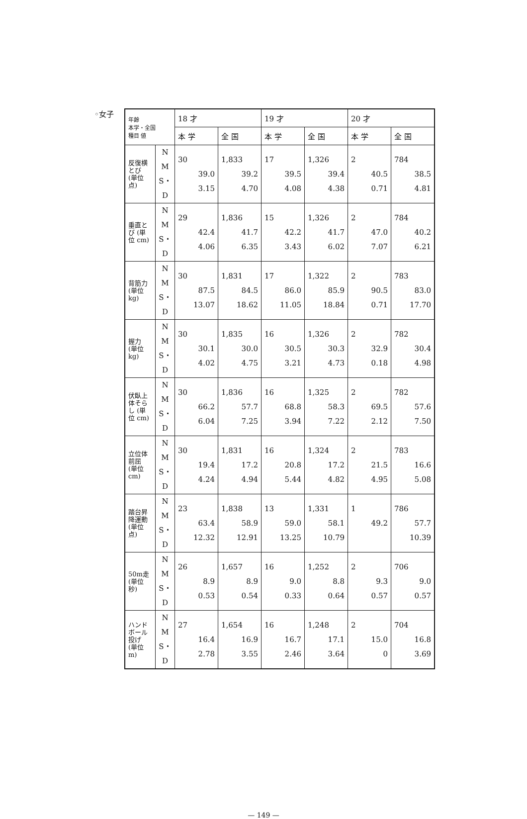◦女子
| 年齢 本学・全国 種目 値 | | 18 才 | | 19 才 | | 20 才 | |
| --- | --- | --- | --- | --- | --- | --- | --- |
| | | 本 学 | 全 国 | 本 学 | 全 国 | 本 学 | 全 国 |
| 反復横とび (単位 点) | N M S・D | 30 39.0 3.15 | 1,833 39.2 4.70 | 17 39.5 4.08 | 1,326 39.4 4.38 | 2 40.5 0.71 | 784 38.5 4.81 |
| 垂直とび (単位 cm) | N M S・D | 29 42.4 4.06 | 1,836 41.7 6.35 | 15 42.2 3.43 | 1,326 41.7 6.02 | 2 47.0 7.07 | 784 40.2 6.21 |
| 背筋力 (単位 kg) | N M S・D | 30 87.5 13.07 | 1,831 84.5 18.62 | 17 86.0 11.05 | 1,322 85.9 18.84 | 2 90.5 0.71 | 783 83.0 17.70 |
| 握力 (単位 kg) | N M S・D | 30 30.1 4.02 | 1,835 30.0 4.75 | 16 30.5 3.21 | 1,326 30.3 4.73 | 2 32.9 0.18 | 782 30.4 4.98 |
| 伏臥上体そらし (単位 cm) | N M S・D | 30 66.2 6.04 | 1,836 57.7 7.25 | 16 68.8 3.94 | 1,325 58.3 7.22 | 2 69.5 2.12 | 782 57.6 7.50 |
| 立位体前屈 (単位 cm) | N M S・D | 30 19.4 4.24 | 1,831 17.2 4.94 | 16 20.8 5.44 | 1,324 17.2 4.82 | 2 21.5 4.95 | 783 16.6 5.08 |
| 踏台昇降運動 (単位 点) | N M S・D | 23 63.4 12.32 | 1,838 58.9 12.91 | 13 59.0 13.25 | 1,331 58.1 10.79 | 1 49.2 | 786 57.7 10.39 |
| 50m走 (単位 秒) | N M S・D | 26 8.9 0.53 | 1,657 8.9 0.54 | 16 9.0 0.33 | 1,252 8.8 0.64 | 2 9.3 0.57 | 706 9.0 0.57 |
| ハンドボール投げ (単位 m) | N M S・D | 27 16.4 2.78 | 1,654 16.9 3.55 | 16 16.7 2.46 | 1,248 17.1 3.64 | 2 15.0 0 | 704 16.8 3.69 |
— 149 —